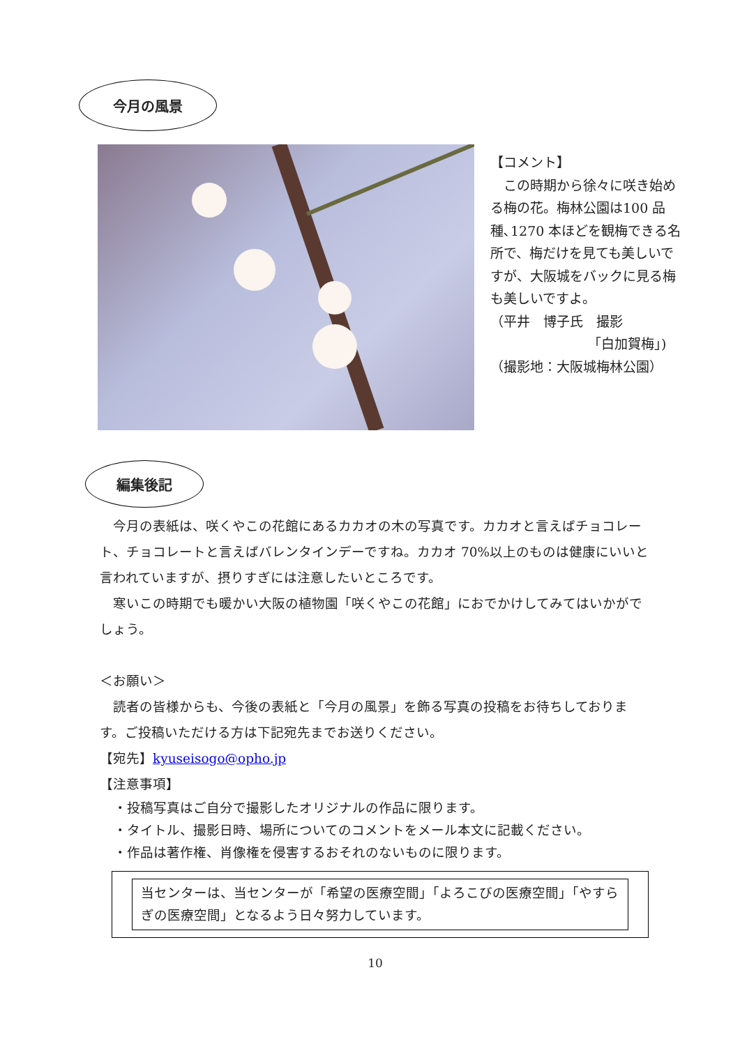今月の風景
【コメント】
　この時期から徐々に咲き始める梅の花。梅林公園は100 品種､1270 本ほどを観梅できる名所で、梅だけを見ても美しいですが、大阪城をバックに見る梅も美しいですよ。
（平井　博子氏　撮影
「白加賀梅」)
（撮影地：大阪城梅林公園）
編集後記
　今月の表紙は、咲くやこの花館にあるカカオの木の写真です。カカオと言えばチョコレート、チョコレートと言えばバレンタインデーですね。カカオ 70%以上のものは健康にいいと言われていますが、摂りすぎには注意したいところです。
　寒いこの時期でも暖かい大阪の植物園「咲くやこの花館」におでかけしてみてはいかがでしょう。
＜お願い＞
　読者の皆様からも、今後の表紙と「今月の風景」を飾る写真の投稿をお待ちしております。ご投稿いただける方は下記宛先までお送りください。
【宛先】kyuseisogo@opho.jp
【注意事項】
・投稿写真はご自分で撮影したオリジナルの作品に限ります。
・タイトル、撮影日時、場所についてのコメントをメール本文に記載ください。
・作品は著作権、肖像権を侵害するおそれのないものに限ります。
当センターは、当センターが「希望の医療空間」「よろこびの医療空間」「やすらぎの医療空間」となるよう日々努力しています。
10